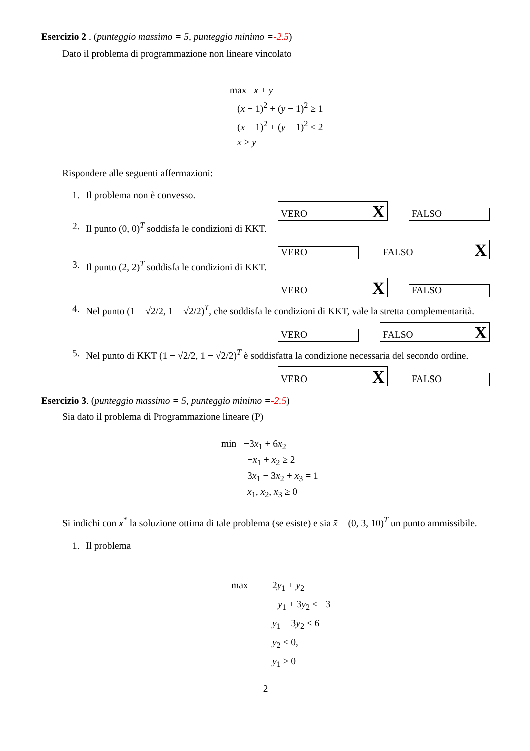Esercizio 2 . (punteggio massimo = 5, punteggio minimo =-2.5)
Dato il problema di programmazione non lineare vincolato
max x + y
(x − 1)<sup>2</sup> + (y − 1)<sup>2</sup> ≥ 1
(x − 1)<sup>2</sup> + (y − 1)<sup>2</sup> ≤ 2
x ≥ y
Rispondere alle seguenti affermazioni:
1. Il problema non è convesso.
VERO X
FALSO
2. Il punto (0, 0)<sup>T</sup> soddisfa le condizioni di KKT.
VERO
FALSO X
3. Il punto (2, 2)<sup>T</sup> soddisfa le condizioni di KKT.
VERO X
FALSO
4. Nel punto (1 − √2/2, 1 − √2/2)<sup>T</sup>, che soddisfa le condizioni di KKT, vale la stretta complementarità.
VERO
FALSO X
5. Nel punto di KKT (1 − √2/2, 1 − √2/2)<sup>T</sup> è soddisfatta la condizione necessaria del secondo ordine.
VERO X
FALSO
Esercizio 3. (punteggio massimo = 5, punteggio minimo =-2.5)
Sia dato il problema di Programmazione lineare (P)
min −3x<sub>1</sub> + 6x<sub>2</sub>
−x<sub>1</sub> + x<sub>2</sub> ≥ 2
3x<sub>1</sub> − 3x<sub>2</sub> + x<sub>3</sub> = 1
x<sub>1</sub>, x<sub>2</sub>, x<sub>3</sub> ≥ 0
Si indichi con x<sup>*</sup> la soluzione ottima di tale problema (se esiste) e sia x̄ = (0, 3, 10)<sup>T</sup> un punto ammissibile.
1. Il problema
max 2y<sub>1</sub> + y<sub>2</sub>
−y<sub>1</sub> + 3y<sub>2</sub> ≤ −3
y<sub>1</sub> − 3y<sub>2</sub> ≤ 6
y<sub>2</sub> ≤ 0,
y<sub>1</sub> ≥ 0
2